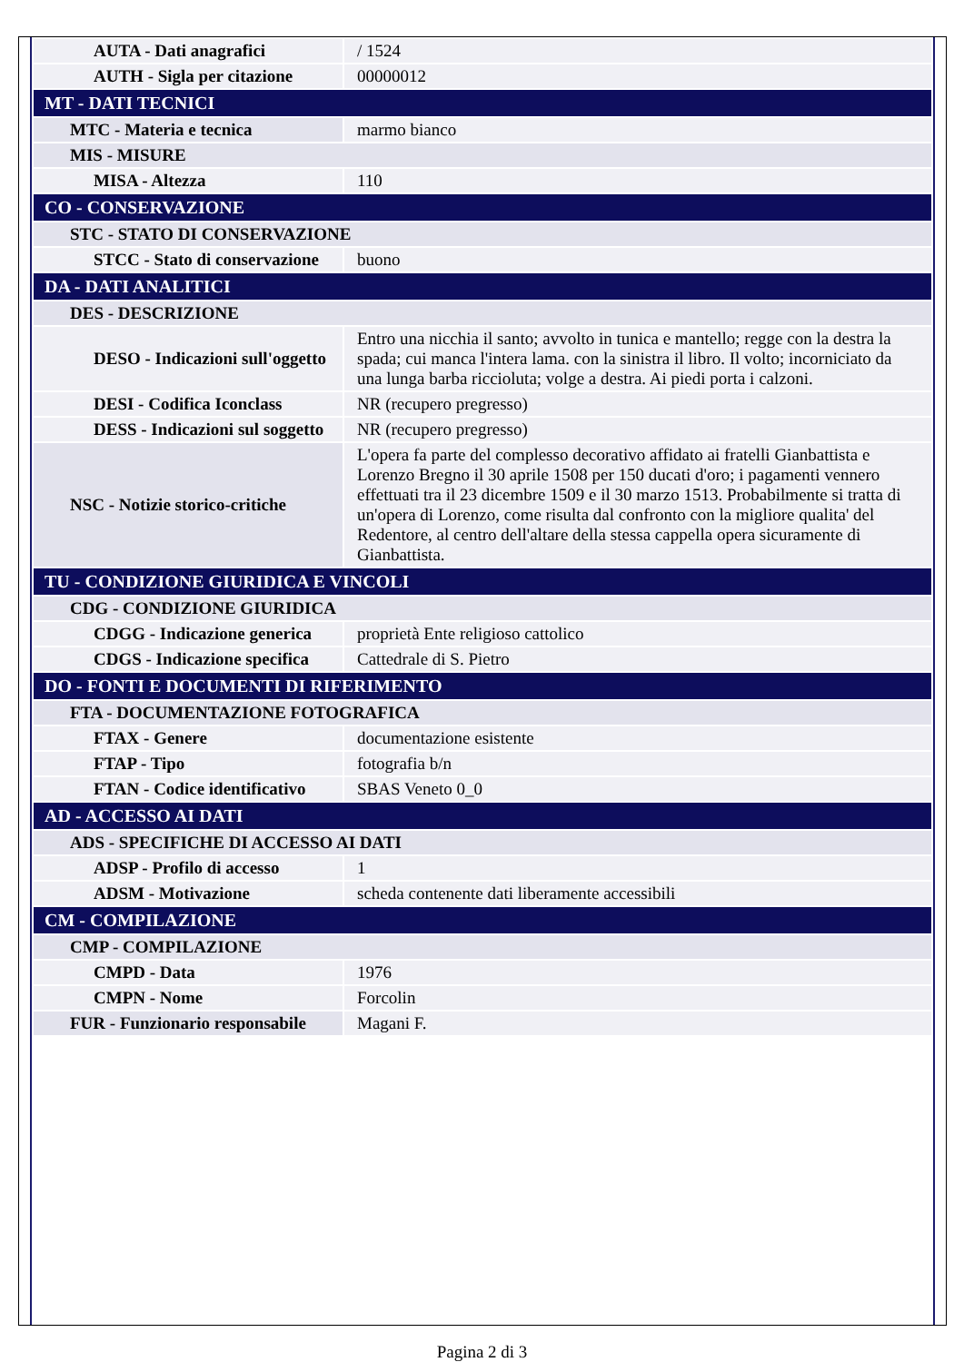| AUTA - Dati anagrafici | / 1524 |
| AUTH - Sigla per citazione | 00000012 |
| MT - DATI TECNICI | |
| MTC - Materia e tecnica | marmo bianco |
| MIS - MISURE | |
| MISA - Altezza | 110 |
| CO - CONSERVAZIONE | |
| STC - STATO DI CONSERVAZIONE | |
| STCC - Stato di conservazione | buono |
| DA - DATI ANALITICI | |
| DES - DESCRIZIONE | |
| DESO - Indicazioni sull'oggetto | Entro una nicchia il santo; avvolto in tunica e mantello; regge con la destra la spada; cui manca l'intera lama. con la sinistra il libro. Il volto; incorniciato da una lunga barba riccioluta; volge a destra. Ai piedi porta i calzoni. |
| DESI - Codifica Iconclass | NR (recupero pregresso) |
| DESS - Indicazioni sul soggetto | NR (recupero pregresso) |
| NSC - Notizie storico-critiche | L'opera fa parte del complesso decorativo affidato ai fratelli Gianbattista e Lorenzo Bregno il 30 aprile 1508 per 150 ducati d'oro; i pagamenti vennero effettuati tra il 23 dicembre 1509 e il 30 marzo 1513. Probabilmente si tratta di un'opera di Lorenzo, come risulta dal confronto con la migliore qualita' del Redentore, al centro dell'altare della stessa cappella opera sicuramente di Gianbattista. |
| TU - CONDIZIONE GIURIDICA E VINCOLI | |
| CDG - CONDIZIONE GIURIDICA | |
| CDGG - Indicazione generica | proprietà Ente religioso cattolico |
| CDGS - Indicazione specifica | Cattedrale di S. Pietro |
| DO - FONTI E DOCUMENTI DI RIFERIMENTO | |
| FTA - DOCUMENTAZIONE FOTOGRAFICA | |
| FTAX - Genere | documentazione esistente |
| FTAP - Tipo | fotografia b/n |
| FTAN - Codice identificativo | SBAS Veneto 0_0 |
| AD - ACCESSO AI DATI | |
| ADS - SPECIFICHE DI ACCESSO AI DATI | |
| ADSP - Profilo di accesso | 1 |
| ADSM - Motivazione | scheda contenente dati liberamente accessibili |
| CM - COMPILAZIONE | |
| CMP - COMPILAZIONE | |
| CMPD - Data | 1976 |
| CMPN - Nome | Forcolin |
| FUR - Funzionario responsabile | Magani F. |
Pagina 2 di 3